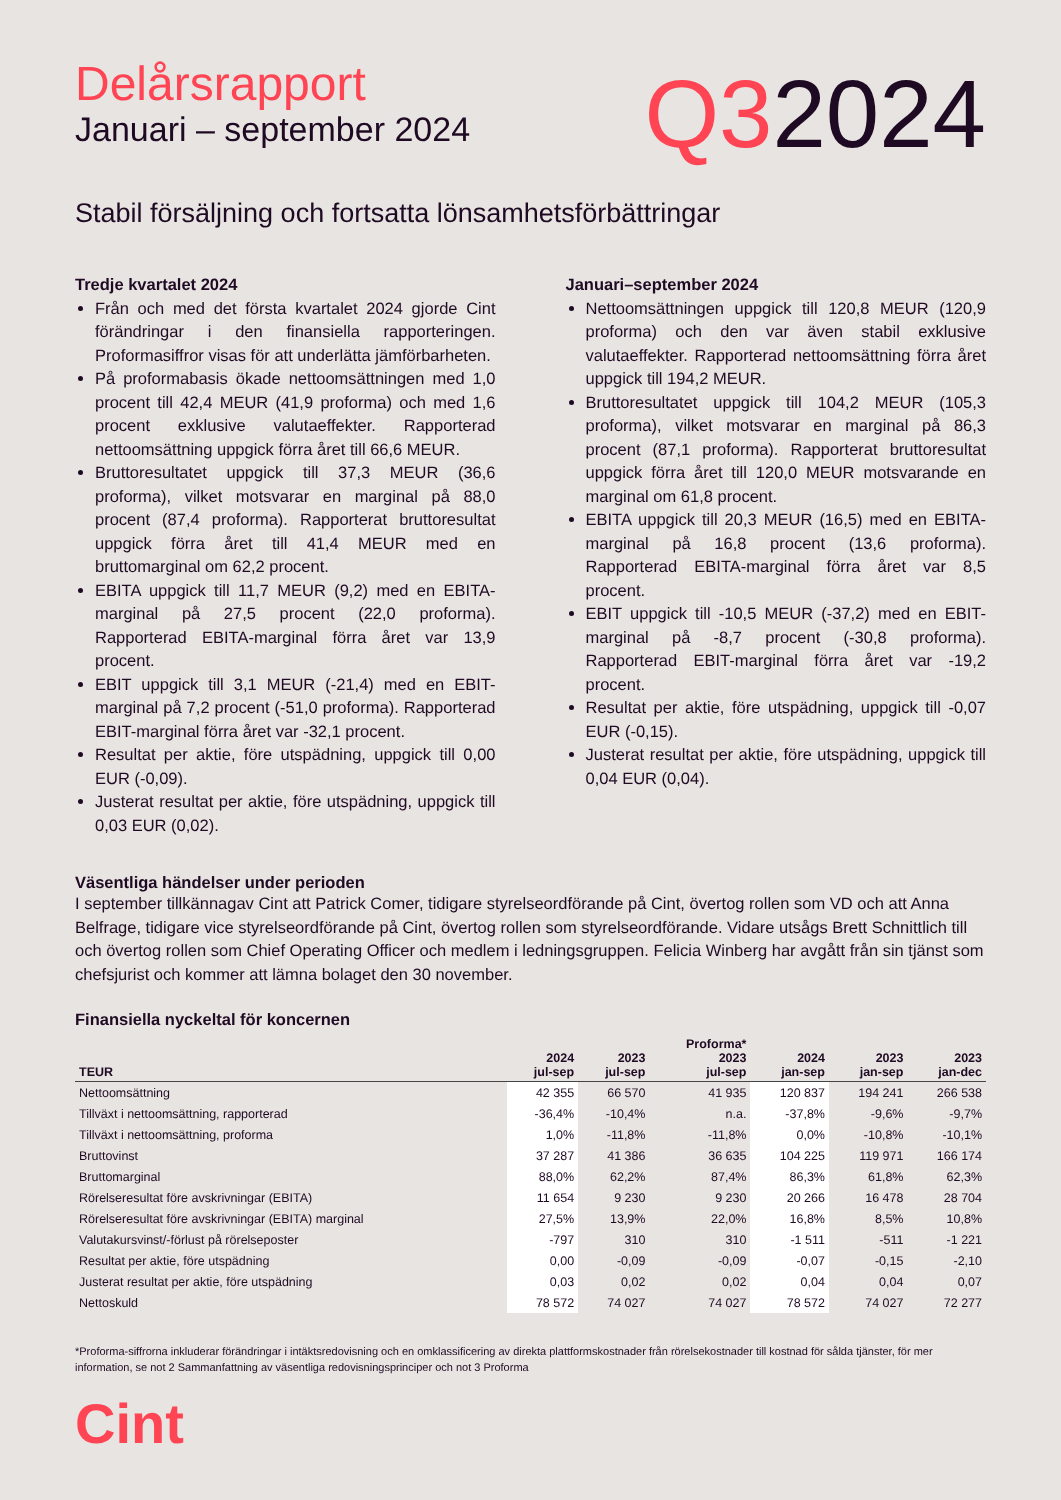Delårsrapport
Januari – september 2024
Q32024
Stabil försäljning och fortsatta lönsamhetsförbättringar
Tredje kvartalet 2024
Från och med det första kvartalet 2024 gjorde Cint förändringar i den finansiella rapporteringen. Proformasiffror visas för att underlätta jämförbarheten.
På proformabasis ökade nettoomsättningen med 1,0 procent till 42,4 MEUR (41,9 proforma) och med 1,6 procent exklusive valutaeffekter. Rapporterad nettoomsättning uppgick förra året till 66,6 MEUR.
Bruttoresultatet uppgick till 37,3 MEUR (36,6 proforma), vilket motsvarar en marginal på 88,0 procent (87,4 proforma). Rapporterat bruttoresultat uppgick förra året till 41,4 MEUR med en bruttomarginal om 62,2 procent.
EBITA uppgick till 11,7 MEUR (9,2) med en EBITA-marginal på 27,5 procent (22,0 proforma). Rapporterad EBITA-marginal förra året var 13,9 procent.
EBIT uppgick till 3,1 MEUR (-21,4) med en EBIT-marginal på 7,2 procent (-51,0 proforma). Rapporterad EBIT-marginal förra året var -32,1 procent.
Resultat per aktie, före utspädning, uppgick till 0,00 EUR (-0,09).
Justerat resultat per aktie, före utspädning, uppgick till 0,03 EUR (0,02).
Januari–september 2024
Nettoomsättningen uppgick till 120,8 MEUR (120,9 proforma) och den var även stabil exklusive valutaeffekter. Rapporterad nettoomsättning förra året uppgick till 194,2 MEUR.
Bruttoresultatet uppgick till 104,2 MEUR (105,3 proforma), vilket motsvarar en marginal på 86,3 procent (87,1 proforma). Rapporterat bruttoresultat uppgick förra året till 120,0 MEUR motsvarande en marginal om 61,8 procent.
EBITA uppgick till 20,3 MEUR (16,5) med en EBITA-marginal på 16,8 procent (13,6 proforma). Rapporterad EBITA-marginal förra året var 8,5 procent.
EBIT uppgick till -10,5 MEUR (-37,2) med en EBIT-marginal på -8,7 procent (-30,8 proforma). Rapporterad EBIT-marginal förra året var -19,2 procent.
Resultat per aktie, före utspädning, uppgick till -0,07 EUR (-0,15).
Justerat resultat per aktie, före utspädning, uppgick till 0,04 EUR (0,04).
Väsentliga händelser under perioden
I september tillkännagav Cint att Patrick Comer, tidigare styrelseordförande på Cint, övertog rollen som VD och att Anna Belfrage, tidigare vice styrelseordförande på Cint, övertog rollen som styrelseordförande. Vidare utsågs Brett Schnittlich till och övertog rollen som Chief Operating Officer och medlem i ledningsgruppen. Felicia Winberg har avgått från sin tjänst som chefsjurist och kommer att lämna bolaget den 30 november.
Finansiella nyckeltal för koncernen
| TEUR | 2024 jul-sep | 2023 jul-sep | Proforma* 2023 jul-sep | 2024 jan-sep | 2023 jan-sep | 2023 jan-dec |
| --- | --- | --- | --- | --- | --- | --- |
| Nettoomsättning | 42 355 | 66 570 | 41 935 | 120 837 | 194 241 | 266 538 |
| Tillväxt i nettoomsättning, rapporterad | -36,4% | -10,4% | n.a. | -37,8% | -9,6% | -9,7% |
| Tillväxt i nettoomsättning, proforma | 1,0% | -11,8% | -11,8% | 0,0% | -10,8% | -10,1% |
| Bruttovinst | 37 287 | 41 386 | 36 635 | 104 225 | 119 971 | 166 174 |
| Bruttomarginal | 88,0% | 62,2% | 87,4% | 86,3% | 61,8% | 62,3% |
| Rörelseresultat före avskrivningar (EBITA) | 11 654 | 9 230 | 9 230 | 20 266 | 16 478 | 28 704 |
| Rörelseresultat före avskrivningar (EBITA) marginal | 27,5% | 13,9% | 22,0% | 16,8% | 8,5% | 10,8% |
| Valutakursvinst/-förlust på rörelseposter | -797 | 310 | 310 | -1 511 | -511 | -1 221 |
| Resultat per aktie, före utspädning | 0,00 | -0,09 | -0,09 | -0,07 | -0,15 | -2,10 |
| Justerat resultat per aktie, före utspädning | 0,03 | 0,02 | 0,02 | 0,04 | 0,04 | 0,07 |
| Nettoskuld | 78 572 | 74 027 | 74 027 | 78 572 | 74 027 | 72 277 |
*Proforma-siffrorna inkluderar förändringar i intäktsredovisning och en omklassificering av direkta plattformskostnader från rörelsekostnader till kostnad för sålda tjänster, för mer information, se not 2 Sammanfattning av väsentliga redovisningsprinciper och not 3 Proforma
Cint